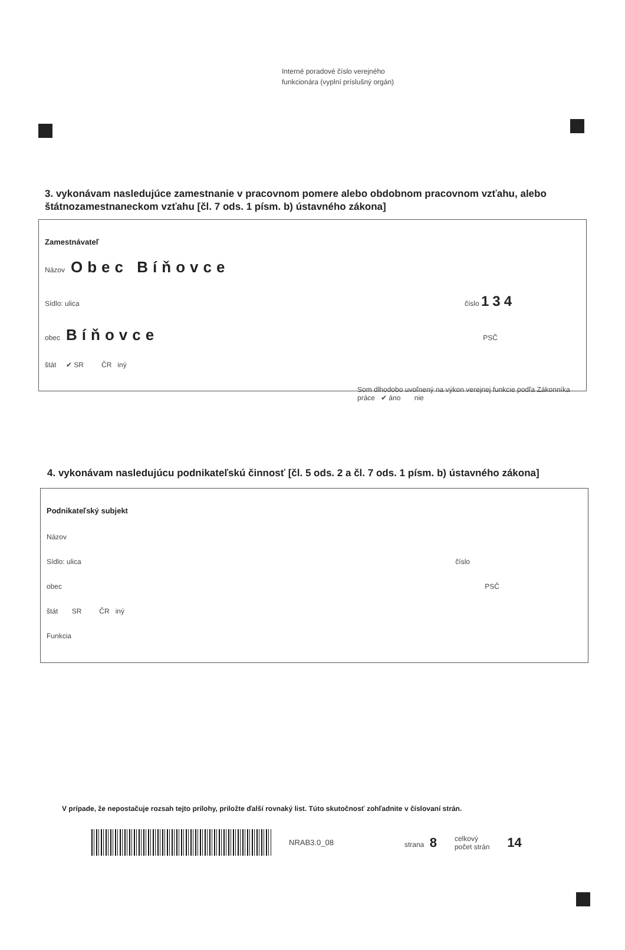Interné poradové číslo verejného
funkcionára (vyplní príslušný orgán)
3. vykonávam nasledujúce zamestnanie v pracovnom pomere alebo obdobnom pracovnom vzťahu, alebo štátnozamestnaneckom vzťahu [čl. 7 ods. 1 písm. b) ústavného zákona]
Zamestnávateľ
Názov Obec Bíňovce
Sídlo: ulica číslo 134
obec Bíňovce PSČ
štát ✔ SR ČR iný
Som dlhodobo uvoľnený na výkon verejnej funkcie podľa Zákonníka práce ✔ áno nie
4. vykonávam nasledujúcu podnikateľskú činnosť [čl. 5 ods. 2 a čl. 7 ods. 1 písm. b) ústavného zákona]
Podnikateľský subjekt
Názov
Sídlo: ulica číslo
obec PSČ
štát SR ČR iný
Funkcia
V prípade, že nepostačuje rozsah tejto prílohy, priložte ďalší rovnaký list. Túto skutočnosť zohľadnite v číslovaní strán.
NRAB3.0_08 strana 8 celkový
počet strán 14